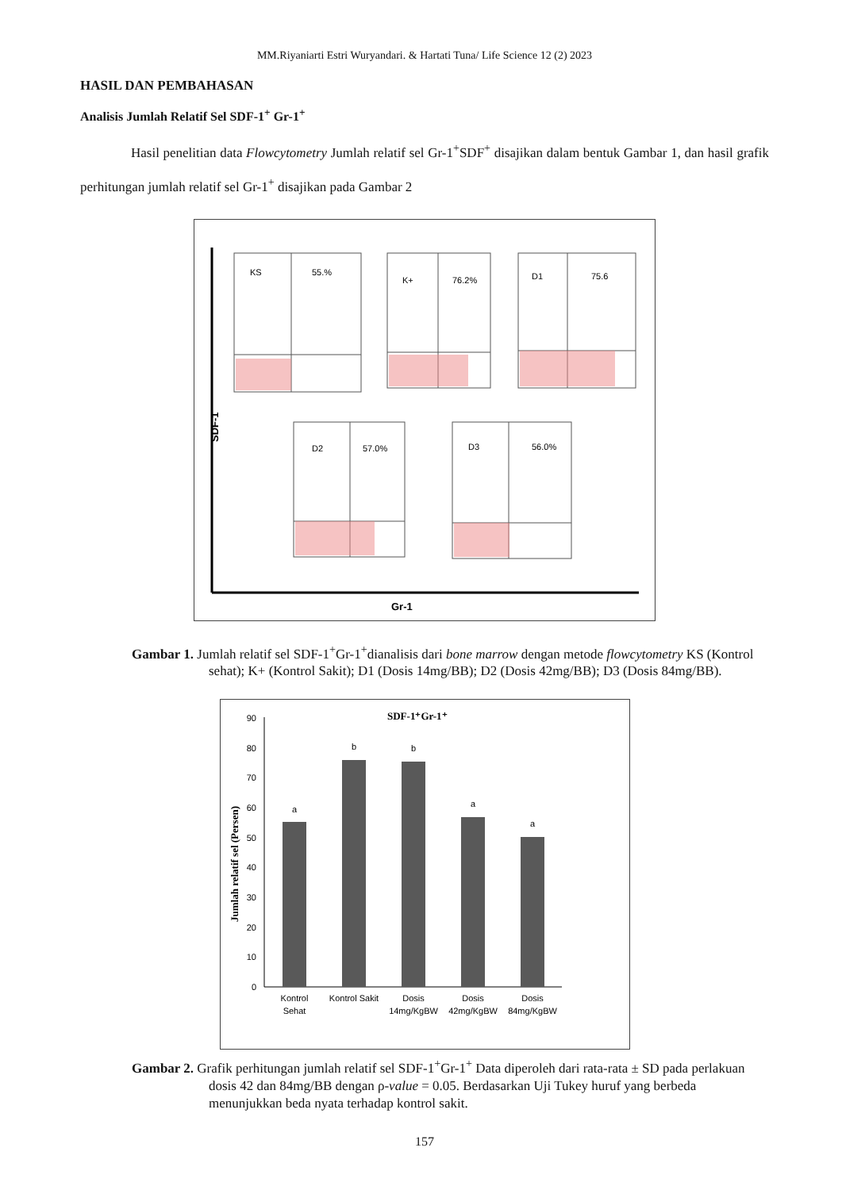MM.Riyaniarti Estri Wuryandari. & Hartati Tuna/ Life Science 12 (2) 2023
HASIL DAN PEMBAHASAN
Analisis Jumlah Relatif Sel SDF-1<sup>+</sup> Gr-1<sup>+</sup>
Hasil penelitian data Flowcytometry Jumlah relatif sel Gr-1<sup>+</sup>SDF<sup>+</sup> disajikan dalam bentuk Gambar 1, dan hasil grafik perhitungan jumlah relatif sel Gr-1<sup>+</sup> disajikan pada Gambar 2
KS
55.%
K+
76.2%
D1
75.6
D2
57.0%
D3
56.0%
Gr-1
SDF-1
Gambar 1. Jumlah relatif sel SDF-1<sup>+</sup>Gr-1<sup>+</sup>dianalisis dari bone marrow dengan metode flowcytometry KS (Kontrol sehat); K+ (Kontrol Sakit); D1 (Dosis 14mg/BB); D2 (Dosis 42mg/BB); D3 (Dosis 84mg/BB).
SDF-1⁺Gr-1⁺
0
10
20
30
40
50
60
70
80
90
a
b
b
a
a
Kontrol
Sehat
Kontrol Sakit
Dosis
14mg/KgBW
Dosis
42mg/KgBW
Dosis
84mg/KgBW
Jumlah relatif sel (Persen)
Gambar 2. Grafik perhitungan jumlah relatif sel SDF-1<sup>+</sup>Gr-1<sup>+</sup> Data diperoleh dari rata-rata ± SD pada perlakuan dosis 42 dan 84mg/BB dengan ρ-value = 0.05. Berdasarkan Uji Tukey huruf yang berbeda menunjukkan beda nyata terhadap kontrol sakit.
157